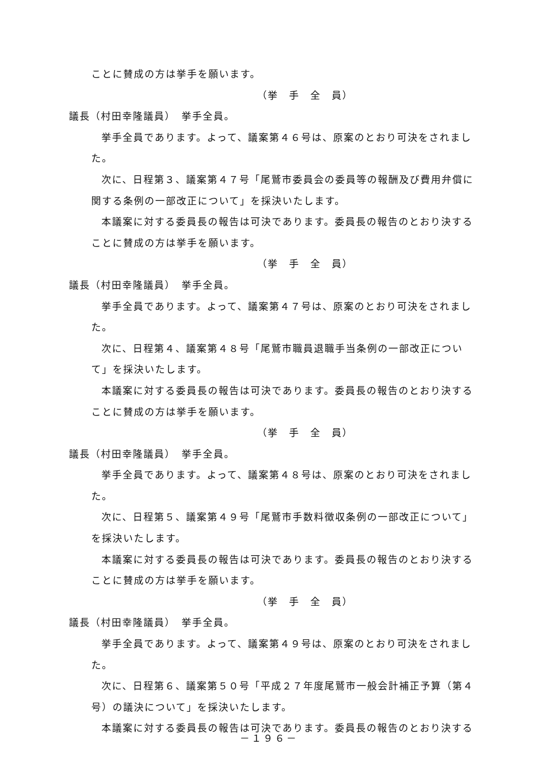ことに賛成の方は挙手を願います。
（挙　手　全　員）
議長（村田幸隆議員）　挙手全員。
挙手全員であります。よって、議案第４６号は、原案のとおり可決をされまし
た。
次に、日程第３、議案第４７号「尾鷲市委員会の委員等の報酬及び費用弁償に
関する条例の一部改正について」を採決いたします。
本議案に対する委員長の報告は可決であります。委員長の報告のとおり決する
ことに賛成の方は挙手を願います。
（挙　手　全　員）
議長（村田幸隆議員）　挙手全員。
挙手全員であります。よって、議案第４７号は、原案のとおり可決をされまし
た。
次に、日程第４、議案第４８号「尾鷲市職員退職手当条例の一部改正につい
て」を採決いたします。
本議案に対する委員長の報告は可決であります。委員長の報告のとおり決する
ことに賛成の方は挙手を願います。
（挙　手　全　員）
議長（村田幸隆議員）　挙手全員。
挙手全員であります。よって、議案第４８号は、原案のとおり可決をされまし
た。
次に、日程第５、議案第４９号「尾鷲市手数料徴収条例の一部改正について」
を採決いたします。
本議案に対する委員長の報告は可決であります。委員長の報告のとおり決する
ことに賛成の方は挙手を願います。
（挙　手　全　員）
議長（村田幸隆議員）　挙手全員。
挙手全員であります。よって、議案第４９号は、原案のとおり可決をされまし
た。
次に、日程第６、議案第５０号「平成２７年度尾鷲市一般会計補正予算（第４
号）の議決について」を採決いたします。
本議案に対する委員長の報告は可決であります。委員長の報告のとおり決する
－１９６－